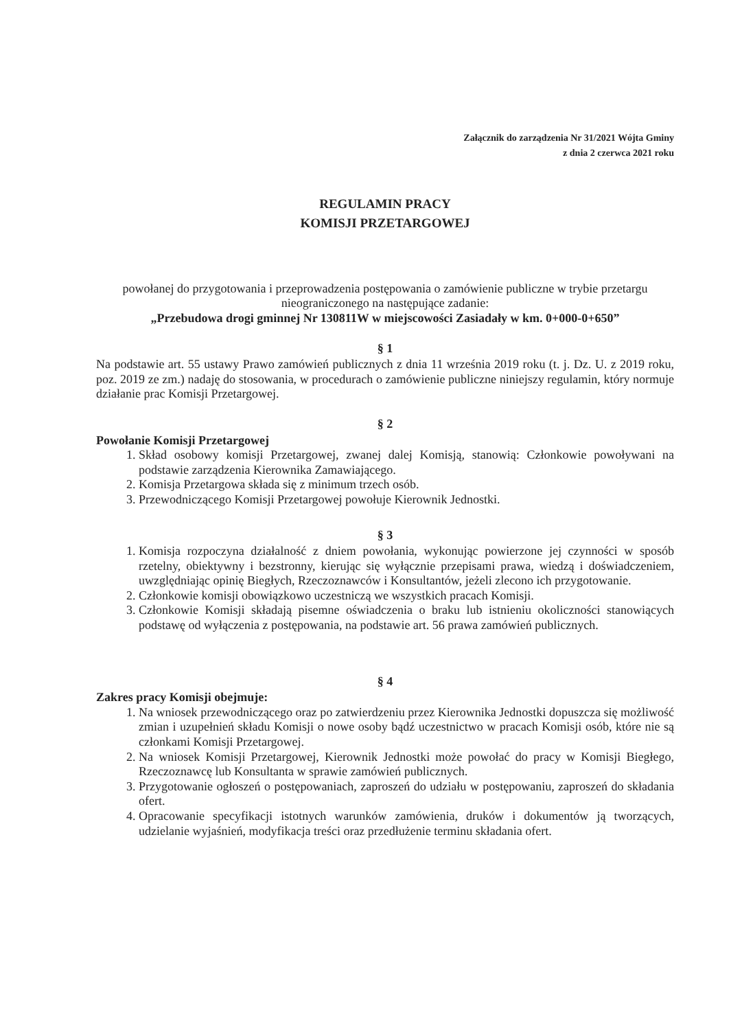Załącznik do zarządzenia Nr 31/2021 Wójta Gminy
z dnia 2 czerwca 2021 roku
REGULAMIN PRACY
KOMISJI PRZETARGOWEJ
powołanej do przygotowania i przeprowadzenia postępowania o zamówienie publiczne w trybie przetargu nieograniczonego na następujące zadanie:
„Przebudowa drogi gminnej Nr 130811W w miejscowości Zasiadały w km. 0+000-0+650”
§ 1
Na podstawie art. 55 ustawy Prawo zamówień publicznych z dnia 11 września 2019 roku (t. j. Dz. U. z 2019 roku, poz. 2019 ze zm.) nadaję do stosowania, w procedurach o zamówienie publiczne niniejszy regulamin, który normuje działanie prac Komisji Przetargowej.
§ 2
Powołanie Komisji Przetargowej
1. Skład osobowy komisji Przetargowej, zwanej dalej Komisją, stanowią: Członkowie powoływani na podstawie zarządzenia Kierownika Zamawiającego.
2. Komisja Przetargowa składa się z minimum trzech osób.
3. Przewodniczącego Komisji Przetargowej powołuje Kierownik Jednostki.
§ 3
1. Komisja rozpoczyna działalność z dniem powołania, wykonując powierzone jej czynności w sposób rzetelny, obiektywny i bezstronny, kierując się wyłącznie przepisami prawa, wiedzą i doświadczeniem, uwzględniając opinię Biegłych, Rzeczoznawców i Konsultantów, jeżeli zlecono ich przygotowanie.
2. Członkowie komisji obowiązkowo uczestniczą we wszystkich pracach Komisji.
3. Członkowie Komisji składają pisemne oświadczenia o braku lub istnieniu okoliczności stanowiących podstawę od wyłączenia z postępowania, na podstawie art. 56 prawa zamówień publicznych.
§ 4
Zakres pracy Komisji obejmuje:
1. Na wniosek przewodniczącego oraz po zatwierdzeniu przez Kierownika Jednostki dopuszcza się możliwość zmian i uzupełnień składu Komisji o nowe osoby bądź uczestnictwo w pracach Komisji osób, które nie są członkami Komisji Przetargowej.
2. Na wniosek Komisji Przetargowej, Kierownik Jednostki może powołać do pracy w Komisji Biegłego, Rzeczoznawcę lub Konsultanta w sprawie zamówień publicznych.
3. Przygotowanie ogłoszeń o postępowaniach, zaproszeń do udziału w postępowaniu, zaproszeń do składania ofert.
4. Opracowanie specyfikacji istotnych warunków zamówienia, druków i dokumentów ją tworzących, udzielanie wyjaśnień, modyfikacja treści oraz przedłużenie terminu składania ofert.